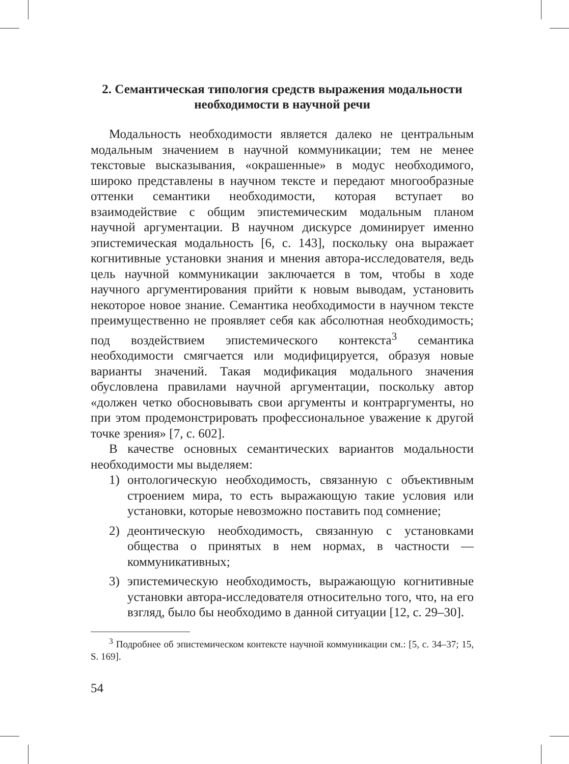2. Семантическая типология средств выражения модальности необходимости в научной речи
Модальность необходимости является далеко не центральным модальным значением в научной коммуникации; тем не менее текстовые высказывания, «окрашенные» в модус необходимого, широко представлены в научном тексте и передают многообразные оттенки семантики необходимости, которая вступает во взаимодействие с общим эпистемическим модальным планом научной аргументации. В научном дискурсе доминирует именно эпистемическая модальность [6, с. 143], поскольку она выражает когнитивные установки знания и мнения автора-исследователя, ведь цель научной коммуникации заключается в том, чтобы в ходе научного аргументирования прийти к новым выводам, установить некоторое новое знание. Семантика необходимости в научном тексте преимущественно не проявляет себя как абсолютная необходимость; под воздействием эпистемического контекста<sup>3</sup> семантика необходимости смягчается или модифицируется, образуя новые варианты значений. Такая модификация модального значения обусловлена правилами научной аргументации, поскольку автор «должен четко обосновывать свои аргументы и контраргументы, но при этом продемонстрировать профессиональное уважение к другой точке зрения» [7, с. 602].
В качестве основных семантических вариантов модальности необходимости мы выделяем:
1) онтологическую необходимость, связанную с объективным строением мира, то есть выражающую такие условия или установки, которые невозможно поставить под сомнение;
2) деонтическую необходимость, связанную с установками общества о принятых в нем нормах, в частности — коммуникативных;
3) эпистемическую необходимость, выражающую когнитивные установки автора-исследователя относительно того, что, на его взгляд, было бы необходимо в данной ситуации [12, с. 29–30].
<sup>3</sup> Подробнее об эпистемическом контексте научной коммуникации см.: [5, с. 34–37; 15, S. 169].
54